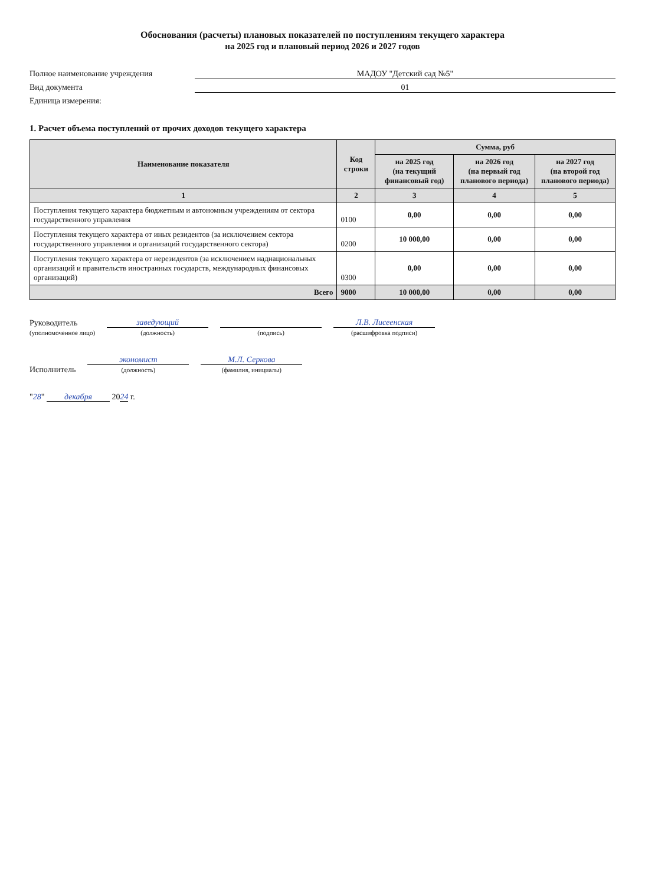Обоснования (расчеты) плановых показателей по поступлениям текущего характера
на 2025 год и плановый период 2026 и 2027 годов
Полное наименование учреждения МАДОУ "Детский сад №5"
Вид документа 01
Единица измерения:
1. Расчет объема поступлений от прочих доходов текущего характера
| Наименование показателя | Код строки | Сумма, руб | | |
| --- | --- | --- | --- | --- |
| | | на 2025 год (на текущий финансовый год) | на 2026 год (на первый год планового периода) | на 2027 год (на второй год планового периода) |
| 1 | 2 | 3 | 4 | 5 |
| Поступления текущего характера бюджетным и автономным учреждениям от сектора государственного управления | 0100 | 0,00 | 0,00 | 0,00 |
| Поступления текущего характера от иных резидентов (за исключением сектора государственного управления и организаций государственного сектора) | 0200 | 10 000,00 | 0,00 | 0,00 |
| Поступления текущего характера от нерезидентов (за исключением наднациональных организаций и правительств иностранных государств, международных финансовых организаций) | 0300 | 0,00 | 0,00 | 0,00 |
| Всего | 9000 | 10 000,00 | 0,00 | 0,00 |
Руководитель
(уполномоченное лицо)
заведующий
(должность)
(подпись)
Л.В. Лисеенская
(расшифровка подписи)
Исполнитель
экономист
(должность)
М.Л. Серкова
(фамилия, инициалы)
"28" декабря 2024 г.